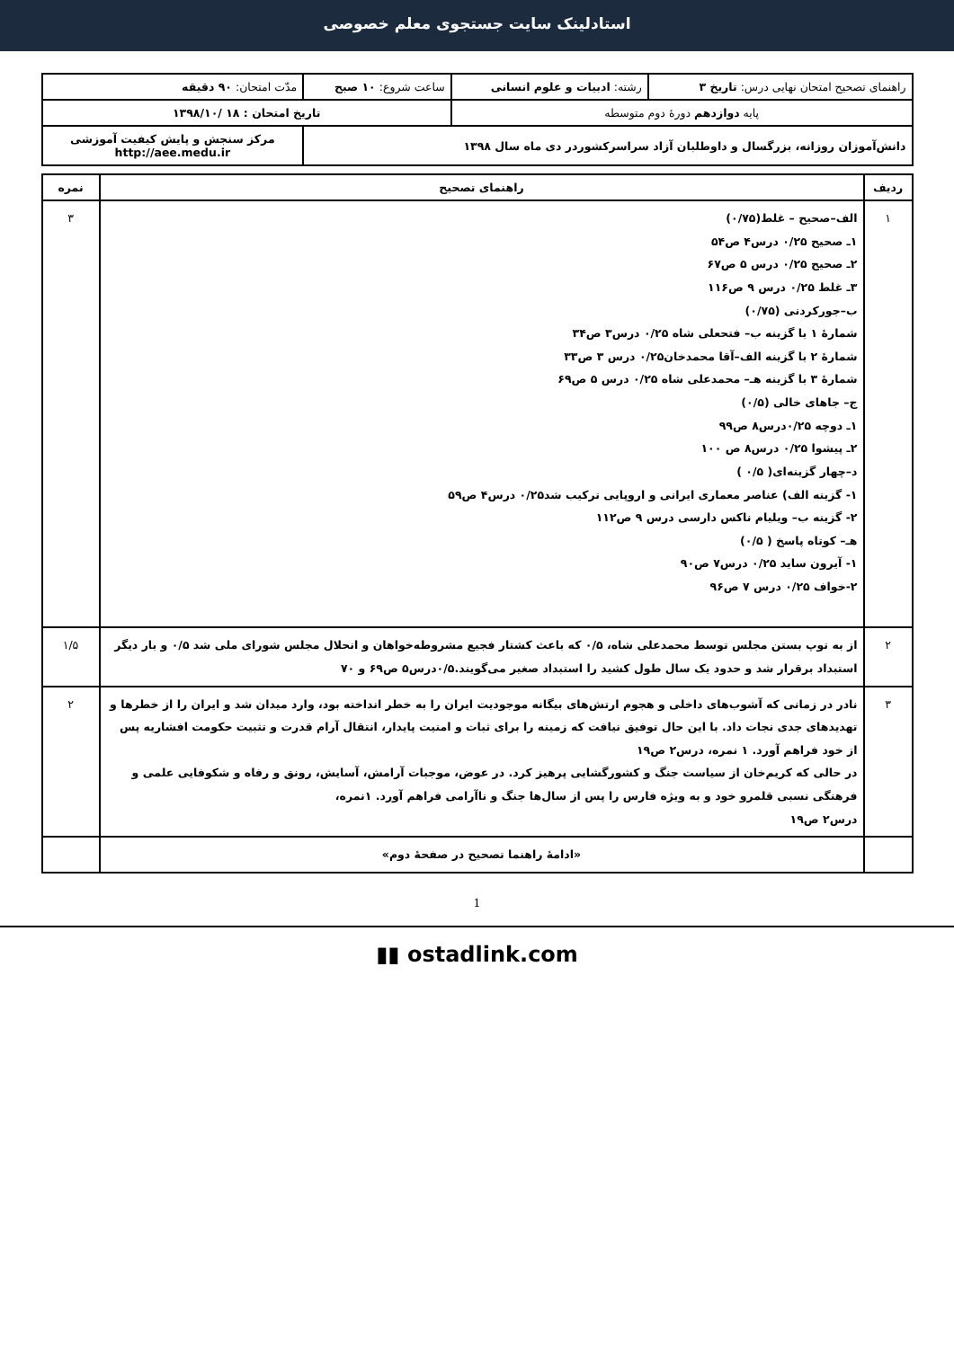استادلینک سایت جستجوی معلم خصوصی
| راهنمای تصحیح امتحان نهایی درس: تاریخ ۳ | رشته: ادبیات و علوم انسانی | ساعت شروع: ۱۰ صبح | مدّت امتحان: ۹۰ دقیقه |
| پایه دوازدهم دورهٔ دوم متوسطه | | تاریخ امتحان : ۱۸ /۱۳۹۸/۱۰ | |
| دانش‌آموزان روزانه، بزرگسال و داوطلبان آزاد سراسرکشوردر دی ماه سال ۱۳۹۸ | | | مرکز سنجش و پایش کیفیت آموزشی http://aee.medu.ir |
| ردیف | راهنمای تصحیح | نمره |
| --- | --- | --- |
| ۱ | الف–صحیح – غلط (۰/۷۵) ۱ـ صحیح ۰/۲۵ درس۴ ص۵۴ ۲ـ صحیح ۰/۲۵ درس ۵ ص۶۷ ۳ـ غلط ۰/۲۵ درس ۹ ص۱۱۶ ب–جورکردنی (۰/۷۵) شمارهٔ ۱ با گزینه ب– فتحعلی شاه ۰/۲۵ درس۳ ص۳۴ شمارهٔ ۲ با گزینه الف–آقا محمدخان۰/۲۵ درس ۳ ص۳۳ شمارهٔ ۳ با گزینه هـ– محمدعلی شاه ۰/۲۵ درس ۵ ص۶۹ ج– جاهای خالی (۰/۵) ۱ـ دوچه ۰/۲۵درس۸ ص۹۹ ۲ـ پیشوا ۰/۲۵ درس۸ ص ۱۰۰ د–چهار گزینه‌ای( ۰/۵ ) ۱- گزینه الف) عناصر معماری ایرانی و اروپایی ترکیب شد۰/۲۵ درس۴ ص۵۹ ۲- گزینه ب– ویلیام ناکس دارسی درس ۹ ص۱۱۲ هـ– کوتاه پاسخ ( ۰/۵) ۱- آیرون ساید ۰/۲۵ درس۷ ص۹۰ ۲-خواف ۰/۲۵ درس ۷ ص۹۶ | ۳ |
| ۲ | از به توپ بستن مجلس توسط محمدعلی شاه، ۰/۵ که باعث کشتار فجیع مشروطه‌خواهان و انحلال مجلس شورای ملی شد ۰/۵ و بار دیگر استبداد برقرار شد و حدود یک سال طول کشید را استبداد صغیر می‌گویند.۰/۵درس۵ ص۶۹ و ۷۰ | ۱/۵ |
| ۳ | نادر در زمانی که آشوب‌های داخلی و هجوم ارتش‌های بیگانه موجودیت ایران را به خطر انداخته بود، وارد میدان شد و ایران را از خطرها و تهدیدهای جدی نجات داد. با این حال توفیق نیافت که زمینه را برای ثبات و امنیت پایدار، انتقال آرام قدرت و تثبیت حکومت افشاریه پس از خود فراهم آورد. ۱ نمره، درس۲ ص۱۹ در حالی که کریم‌خان از سیاست جنگ و کشورگشایی پرهیز کرد. در عوض، موجبات آرامش، آسایش، رونق و رفاه و شکوفایی علمی و فرهنگی نسبی قلمرو خود و به ویژه فارس را پس از سال‌ها جنگ و ناآرامی فراهم آورد. ۱نمره، درس۲ ص۱۹ | ۲ |
| | «ادامهٔ راهنما تصحیح در صفحهٔ دوم» | |
1
▮▮ ostadlink.com